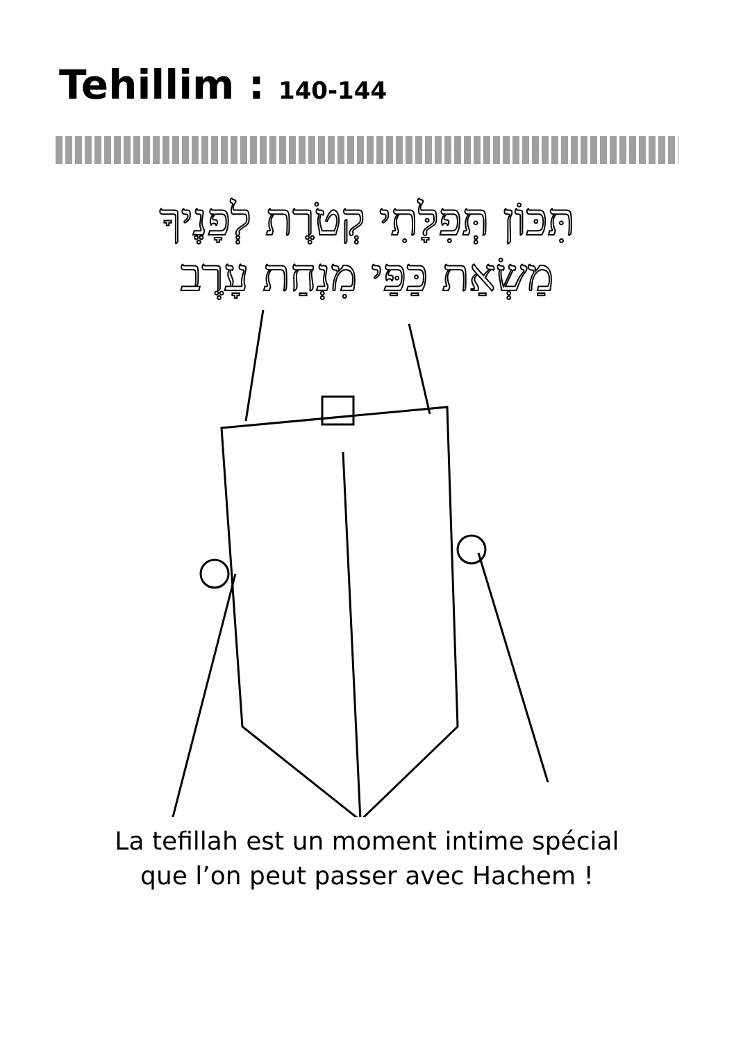Tehillim : 140-144
תִּכּוֹן תְּפִלָּתִי קְטֹרֶת לְפָנֶיךָ
מַשְׂאַת כַּפַּי מִנְחַת עָרֶב
La tefillah est un moment intime spécial
que l’on peut passer avec Hachem !